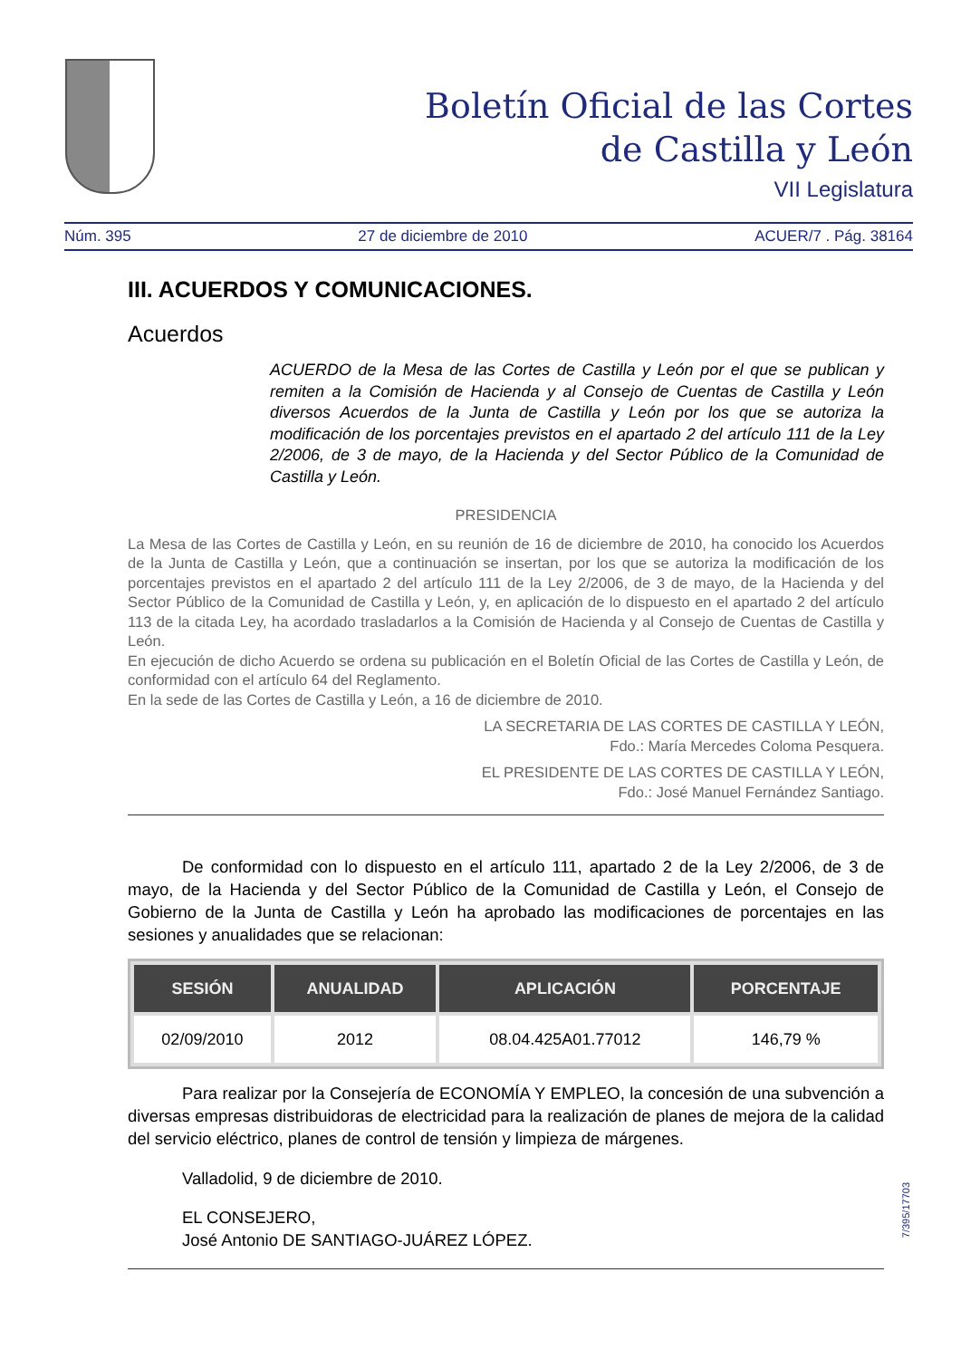Boletín Oficial de las Cortes
de Castilla y León
VII Legislatura
Núm. 395 27 de diciembre de 2010 ACUER/7 . Pág. 38164
III. ACUERDOS Y COMUNICACIONES.
Acuerdos
ACUERDO de la Mesa de las Cortes de Castilla y León por el que se publican y remiten a la Comisión de Hacienda y al Consejo de Cuentas de Castilla y León diversos Acuerdos de la Junta de Castilla y León por los que se autoriza la modificación de los porcentajes previstos en el apartado 2 del artículo 111 de la Ley 2/2006, de 3 de mayo, de la Hacienda y del Sector Público de la Comunidad de Castilla y León.
PRESIDENCIA
La Mesa de las Cortes de Castilla y León, en su reunión de 16 de diciembre de 2010, ha conocido los Acuerdos de la Junta de Castilla y León, que a continuación se insertan, por los que se autoriza la modificación de los porcentajes previstos en el apartado 2 del artículo 111 de la Ley 2/2006, de 3 de mayo, de la Hacienda y del Sector Público de la Comunidad de Castilla y León, y, en aplicación de lo dispuesto en el apartado 2 del artículo 113 de la citada Ley, ha acordado trasladarlos a la Comisión de Hacienda y al Consejo de Cuentas de Castilla y León.
En ejecución de dicho Acuerdo se ordena su publicación en el Boletín Oficial de las Cortes de Castilla y León, de conformidad con el artículo 64 del Reglamento.
En la sede de las Cortes de Castilla y León, a 16 de diciembre de 2010.
LA SECRETARIA DE LAS CORTES DE CASTILLA Y LEÓN,
Fdo.: María Mercedes Coloma Pesquera.
EL PRESIDENTE DE LAS CORTES DE CASTILLA Y LEÓN,
Fdo.: José Manuel Fernández Santiago.
De conformidad con lo dispuesto en el artículo 111, apartado 2 de la Ley 2/2006, de 3 de mayo, de la Hacienda y del Sector Público de la Comunidad de Castilla y León, el Consejo de Gobierno de la Junta de Castilla y León ha aprobado las modificaciones de porcentajes en las sesiones y anualidades que se relacionan:
| SESIÓN | ANUALIDAD | APLICACIÓN | PORCENTAJE |
| --- | --- | --- | --- |
| 02/09/2010 | 2012 | 08.04.425A01.77012 | 146,79 % |
Para realizar por la Consejería de ECONOMÍA Y EMPLEO, la concesión de una subvención a diversas empresas distribuidoras de electricidad para la realización de planes de mejora de la calidad del servicio eléctrico, planes de control de tensión y limpieza de márgenes.
Valladolid, 9 de diciembre de 2010.
EL CONSEJERO,
José Antonio DE SANTIAGO-JUÁREZ LÓPEZ.
7/395/17703